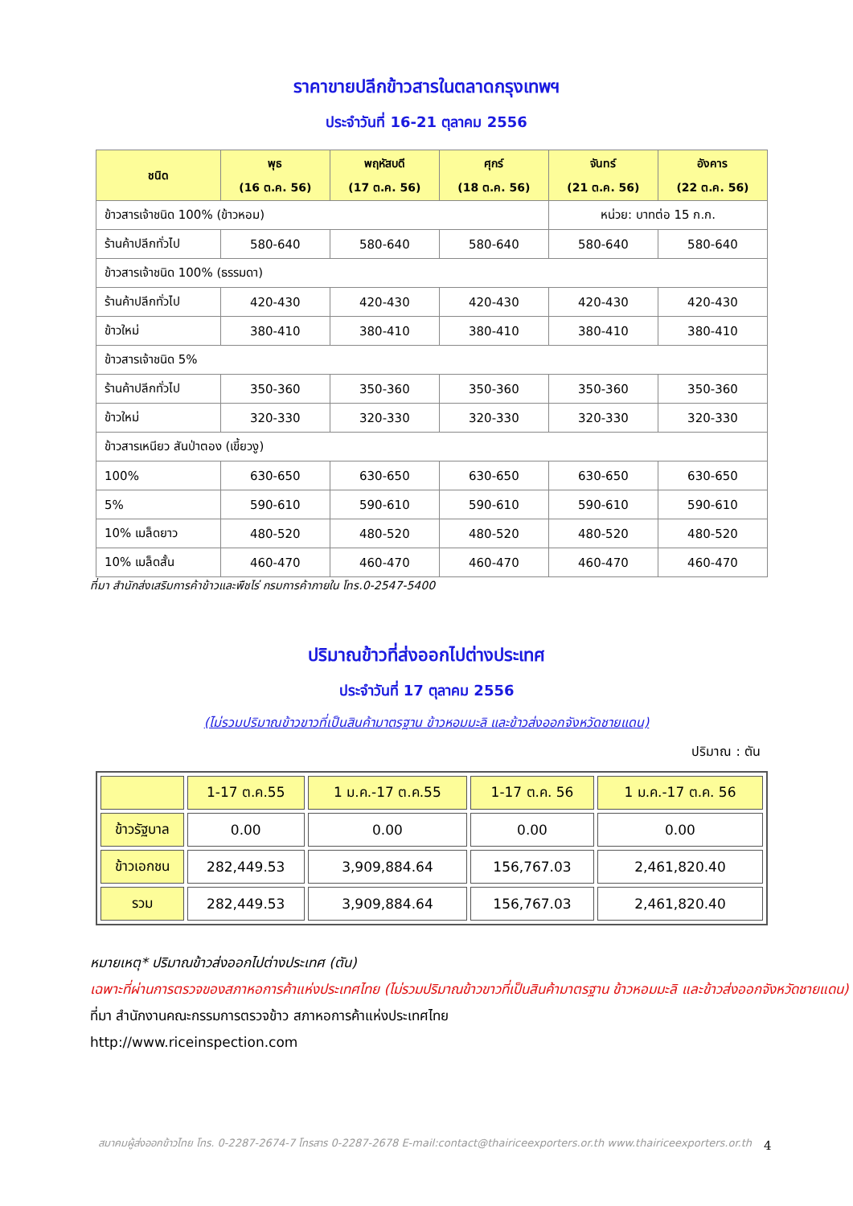ราคาขายปลีกข้าวสารในตลาดกรุงเทพฯ
ประจำวันที่ 16-21 ตุลาคม 2556
| ชนิด | พุธ (16 ต.ค. 56) | พฤหัสบดี (17 ต.ค. 56) | ศุกร์ (18 ต.ค. 56) | จันทร์ (21 ต.ค. 56) | อังคาร (22 ต.ค. 56) |
| --- | --- | --- | --- | --- | --- |
| ข้าวสารเจ้าชนิด 100% (ข้าวหอม) | | | | หน่วย: บาทต่อ 15 ก.ก. | |
| ร้านค้าปลีกทั่วไป | 580-640 | 580-640 | 580-640 | 580-640 | 580-640 |
| ข้าวสารเจ้าชนิด 100% (ธรรมดา) | | | | | |
| ร้านค้าปลีกทั่วไป | 420-430 | 420-430 | 420-430 | 420-430 | 420-430 |
| ข้าวใหม่ | 380-410 | 380-410 | 380-410 | 380-410 | 380-410 |
| ข้าวสารเจ้าชนิด 5% | | | | | |
| ร้านค้าปลีกทั่วไป | 350-360 | 350-360 | 350-360 | 350-360 | 350-360 |
| ข้าวใหม่ | 320-330 | 320-330 | 320-330 | 320-330 | 320-330 |
| ข้าวสารเหนียว สันป่าตอง (เขี้ยวงู) | | | | | |
| 100% | 630-650 | 630-650 | 630-650 | 630-650 | 630-650 |
| 5% | 590-610 | 590-610 | 590-610 | 590-610 | 590-610 |
| 10% เมล็ดยาว | 480-520 | 480-520 | 480-520 | 480-520 | 480-520 |
| 10% เมล็ดสั้น | 460-470 | 460-470 | 460-470 | 460-470 | 460-470 |
ที่มา สำนักส่งเสริมการค้าข้าวและพืชไร่ กรมการค้าภายใน โทร.0-2547-5400
ปริมาณข้าวที่ส่งออกไปต่างประเทศ
ประจำวันที่ 17 ตุลาคม 2556
(ไม่รวมปริมาณข้าวขาวที่เป็นสินค้ามาตรฐาน ข้าวหอมมะลิ และข้าวส่งออกจังหวัดชายแดน)
ปริมาณ : ตัน
| | 1-17 ต.ค.55 | 1 ม.ค.-17 ต.ค.55 | 1-17 ต.ค. 56 | 1 ม.ค.-17 ต.ค. 56 |
| ข้าวรัฐบาล | 0.00 | 0.00 | 0.00 | 0.00 |
| ข้าวเอกชน | 282,449.53 | 3,909,884.64 | 156,767.03 | 2,461,820.40 |
| รวม | 282,449.53 | 3,909,884.64 | 156,767.03 | 2,461,820.40 |
หมายเหตุ* ปริมาณข้าวส่งออกไปต่างประเทศ (ตัน)
เฉพาะที่ผ่านการตรวจของสภาหอการค้าแห่งประเทศไทย (ไม่รวมปริมาณข้าวขาวที่เป็นสินค้ามาตรฐาน ข้าวหอมมะลิ และข้าวส่งออกจังหวัดชายแดน)
ที่มา สำนักงานคณะกรรมการตรวจข้าว สภาหอการค้าแห่งประเทศไทย
http://www.riceinspection.com
สมาคมผู้ส่งออกข้าวไทย โทร. 0-2287-2674-7 โทรสาร 0-2287-2678 E-mail:contact@thairiceexporters.or.th www.thairiceexporters.or.th
4